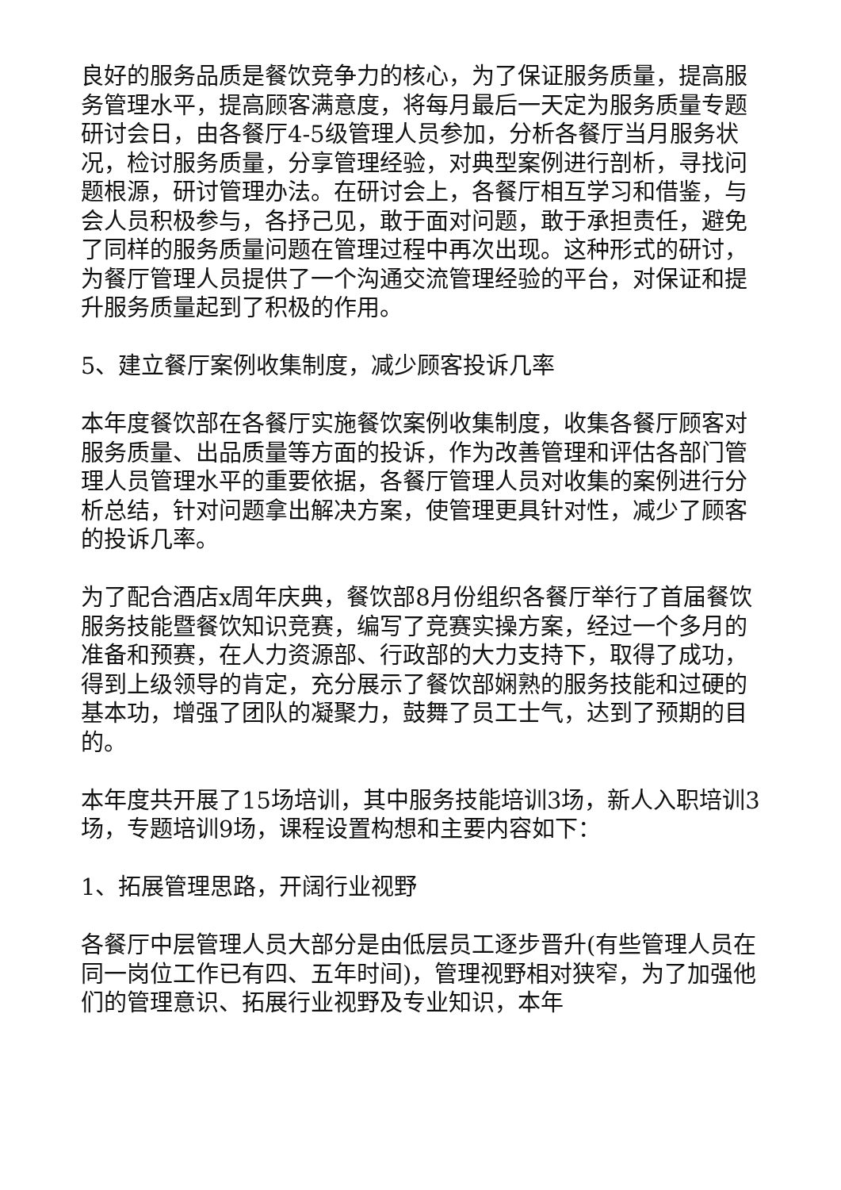良好的服务品质是餐饮竞争力的核心，为了保证服务质量，提高服务管理水平，提高顾客满意度，将每月最后一天定为服务质量专题研讨会日，由各餐厅4-5级管理人员参加，分析各餐厅当月服务状况，检讨服务质量，分享管理经验，对典型案例进行剖析，寻找问题根源，研讨管理办法。在研讨会上，各餐厅相互学习和借鉴，与会人员积极参与，各抒己见，敢于面对问题，敢于承担责任，避免了同样的服务质量问题在管理过程中再次出现。这种形式的研讨，为餐厅管理人员提供了一个沟通交流管理经验的平台，对保证和提升服务质量起到了积极的作用。
5、建立餐厅案例收集制度，减少顾客投诉几率
本年度餐饮部在各餐厅实施餐饮案例收集制度，收集各餐厅顾客对服务质量、出品质量等方面的投诉，作为改善管理和评估各部门管理人员管理水平的重要依据，各餐厅管理人员对收集的案例进行分析总结，针对问题拿出解决方案，使管理更具针对性，减少了顾客的投诉几率。
为了配合酒店x周年庆典，餐饮部8月份组织各餐厅举行了首届餐饮服务技能暨餐饮知识竞赛，编写了竞赛实操方案，经过一个多月的准备和预赛，在人力资源部、行政部的大力支持下，取得了成功，得到上级领导的肯定，充分展示了餐饮部娴熟的服务技能和过硬的基本功，增强了团队的凝聚力，鼓舞了员工士气，达到了预期的目的。
本年度共开展了15场培训，其中服务技能培训3场，新人入职培训3场，专题培训9场，课程设置构想和主要内容如下：
1、拓展管理思路，开阔行业视野
各餐厅中层管理人员大部分是由低层员工逐步晋升(有些管理人员在同一岗位工作已有四、五年时间)，管理视野相对狭窄，为了加强他们的管理意识、拓展行业视野及专业知识，本年